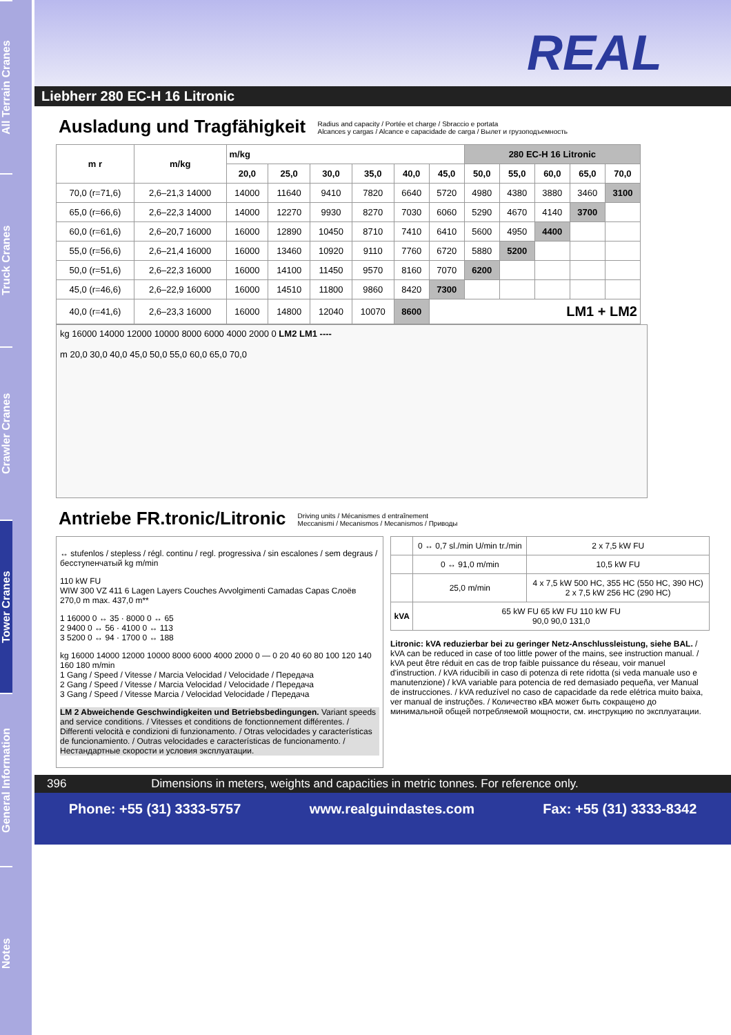All Terrain Cranes
Truck Cranes
Crawler Cranes
Tower Cranes
General Information
Notes
REAL
Liebherr 280 EC-H 16 Litronic
Ausladung und Tragfähigkeit Radius and capacity / Portée et charge / Sbraccio e portata
Alcances y cargas / Alcance e capacidade de carga / Вылет и грузоподъемность
| m r | m/kg | m/kg | | | | | | 280 EC-H 16 Litronic | | | | |
| --- | --- | --- | --- | --- | --- | --- | --- | --- | --- | --- | --- | --- |
| | | 20,0 | 25,0 | 30,0 | 35,0 | 40,0 | 45,0 | 50,0 | 55,0 | 60,0 | 65,0 | 70,0 |
| 70,0 (r=71,6) | 2,6–21,3 14000 | 14000 | 11640 | 9410 | 7820 | 6640 | 5720 | 4980 | 4380 | 3880 | 3460 | 3100 |
| 65,0 (r=66,6) | 2,6–22,3 14000 | 14000 | 12270 | 9930 | 8270 | 7030 | 6060 | 5290 | 4670 | 4140 | 3700 | |
| 60,0 (r=61,6) | 2,6–20,7 16000 | 16000 | 12890 | 10450 | 8710 | 7410 | 6410 | 5600 | 4950 | 4400 | | |
| 55,0 (r=56,6) | 2,6–21,4 16000 | 16000 | 13460 | 10920 | 9110 | 7760 | 6720 | 5880 | 5200 | | | |
| 50,0 (r=51,6) | 2,6–22,3 16000 | 16000 | 14100 | 11450 | 9570 | 8160 | 7070 | 6200 | | | | |
| 45,0 (r=46,6) | 2,6–22,9 16000 | 16000 | 14510 | 11800 | 9860 | 8420 | 7300 | | | | | |
| 40,0 (r=41,6) | 2,6–23,3 16000 | 16000 | 14800 | 12040 | 10070 | 8600 | LM1 + LM2 | | | | | |
kg 16000 14000 12000 10000 8000 6000 4000 2000 0 LM2 LM1 ----
m 20,0 30,0 40,0 45,0 50,0 55,0 60,0 65,0 70,0
Antriebe FR.tronic/Litronic Driving units / Mécanismes d entraînement
Meccanismi / Mecanismos / Mecanismos / Приводы
↔ stufenlos / stepless / régl. continu / regl. progressiva / sin escalones / sem degraus / бесступенчатый kg m/min
110 kW FU
WIW 300 VZ 411 6 Lagen Layers Couches Avvolgimenti Camadas Capas Слоёв
270,0 m max. 437,0 m**
1 16000 0 ↔ 35 · 8000 0 ↔ 65
2 9400 0 ↔ 56 · 4100 0 ↔ 113
3 5200 0 ↔ 94 · 1700 0 ↔ 188
kg 16000 14000 12000 10000 8000 6000 4000 2000 0 — 0 20 40 60 80 100 120 140 160 180 m/min
1 Gang / Speed / Vitesse / Marcia Velocidad / Velocidade / Передача
2 Gang / Speed / Vitesse / Marcia Velocidad / Velocidade / Передача
3 Gang / Speed / Vitesse Marcia / Velocidad Velocidade / Передача
LM 2 Abweichende Geschwindigkeiten und Betriebsbedingungen. Variant speeds and service conditions. / Vitesses et conditions de fonctionnement différentes. / Differenti velocità e condizioni di funzionamento. / Otras velocidades y características de funcionamiento. / Outras velocidades e características de funcionamento. / Нестандартные скорости и условия эксплуатации.
| | 0 ↔ 0,7 sl./min U/min tr./min | 2 x 7,5 kW FU |
| | 0 ↔ 91,0 m/min | 10,5 kW FU |
| | 25,0 m/min | 4 x 7,5 kW 500 HC, 355 HC (550 HC, 390 HC) 2 x 7,5 kW 256 HC (290 HC) |
| kVA | 65 kW FU 65 kW FU 110 kW FU 90,0 90,0 131,0 | |
Litronic: kVA reduzierbar bei zu geringer Netz-Anschlussleistung, siehe BAL. / kVA can be reduced in case of too little power of the mains, see instruction manual. / kVA peut être réduit en cas de trop faible puissance du réseau, voir manuel d'instruction. / kVA riducibili in caso di potenza di rete ridotta (si veda manuale uso e manutenzione) / kVA variable para potencia de red demasiado pequeña, ver Manual de instrucciones. / kVA reduzível no caso de capacidade da rede elétrica muito baixa, ver manual de instruções. / Количество кВА может быть сокращено до минимальной общей потребляемой мощности, см. инструкцию по эксплуатации.
396 Dimensions in meters, weights and capacities in metric tonnes. For reference only.
Phone: +55 (31) 3333-5757 www.realguindastes.com Fax: +55 (31) 3333-8342